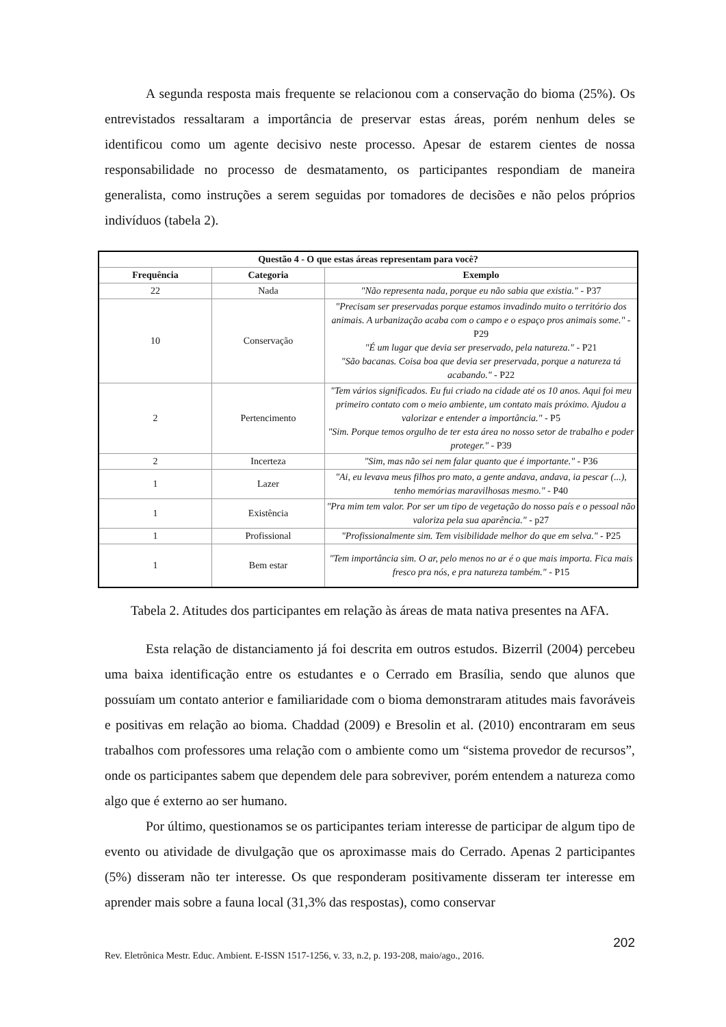A segunda resposta mais frequente se relacionou com a conservação do bioma (25%). Os entrevistados ressaltaram a importância de preservar estas áreas, porém nenhum deles se identificou como um agente decisivo neste processo. Apesar de estarem cientes de nossa responsabilidade no processo de desmatamento, os participantes respondiam de maneira generalista, como instruções a serem seguidas por tomadores de decisões e não pelos próprios indivíduos (tabela 2).
| Questão 4 - O que estas áreas representam para você? | | |
| --- | --- | --- |
| Frequência | Categoria | Exemplo |
| 22 | Nada | "Não representa nada, porque eu não sabia que existia." - P37 |
| 10 | Conservação | "Precisam ser preservadas porque estamos invadindo muito o território dos animais. A urbanização acaba com o campo e o espaço pros animais some." - P29 "É um lugar que devia ser preservado, pela natureza." - P21 "São bacanas. Coisa boa que devia ser preservada, porque a natureza tá acabando." - P22 |
| 2 | Pertencimento | "Tem vários significados. Eu fui criado na cidade até os 10 anos. Aqui foi meu primeiro contato com o meio ambiente, um contato mais próximo. Ajudou a valorizar e entender a importância." - P5 "Sim. Porque temos orgulho de ter esta área no nosso setor de trabalho e poder proteger." - P39 |
| 2 | Incerteza | "Sim, mas não sei nem falar quanto que é importante." - P36 |
| 1 | Lazer | "Ai, eu levava meus filhos pro mato, a gente andava, andava, ia pescar (...), tenho memórias maravilhosas mesmo." - P40 |
| 1 | Existência | "Pra mim tem valor. Por ser um tipo de vegetação do nosso país e o pessoal não valoriza pela sua aparência." - p27 |
| 1 | Profissional | "Profissionalmente sim. Tem visibilidade melhor do que em selva." - P25 |
| 1 | Bem estar | "Tem importância sim. O ar, pelo menos no ar é o que mais importa. Fica mais fresco pra nós, e pra natureza também." - P15 |
Tabela 2. Atitudes dos participantes em relação às áreas de mata nativa presentes na AFA.
Esta relação de distanciamento já foi descrita em outros estudos. Bizerril (2004) percebeu uma baixa identificação entre os estudantes e o Cerrado em Brasília, sendo que alunos que possuíam um contato anterior e familiaridade com o bioma demonstraram atitudes mais favoráveis e positivas em relação ao bioma. Chaddad (2009) e Bresolin et al. (2010) encontraram em seus trabalhos com professores uma relação com o ambiente como um “sistema provedor de recursos”, onde os participantes sabem que dependem dele para sobreviver, porém entendem a natureza como algo que é externo ao ser humano.
Por último, questionamos se os participantes teriam interesse de participar de algum tipo de evento ou atividade de divulgação que os aproximasse mais do Cerrado. Apenas 2 participantes (5%) disseram não ter interesse. Os que responderam positivamente disseram ter interesse em aprender mais sobre a fauna local (31,3% das respostas), como conservar
202
Rev. Eletrônica Mestr. Educ. Ambient. E-ISSN 1517-1256, v. 33, n.2, p. 193-208, maio/ago., 2016.